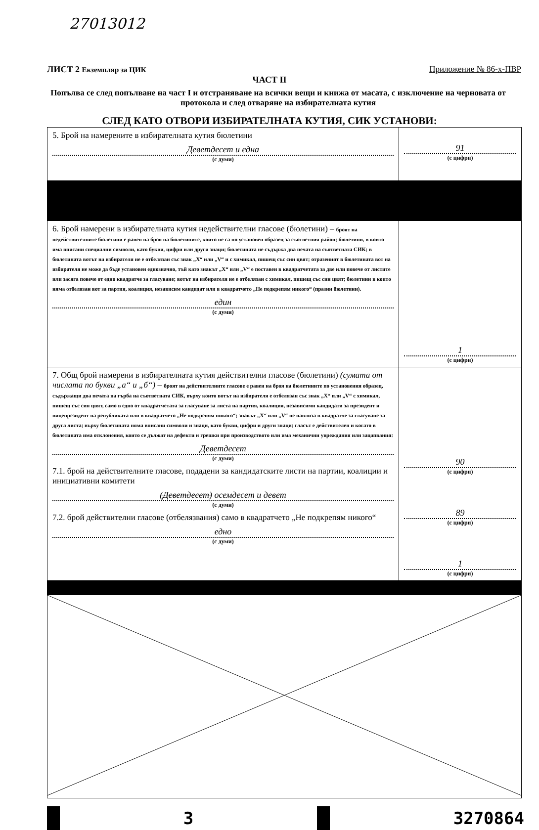27013012
ЛИСТ 2 Екземпляр за ЦИК Приложение № 86-х-ПВР
ЧАСТ II
Попълва се след попълване на част I и отстраняване на всички вещи и книжа от масата, с изключение на черновата от протокола и след отваряне на избирателната кутия
СЛЕД КАТО ОТВОРИ ИЗБИРАТЕЛНАТА КУТИЯ, СИК УСТАНОВИ:
| 5. Брой на намерените в избирателната кутия бюлетини Деветдесет и една (с думи) | 91 (с цифри) |
| 6. Брой намерени в избирателната кутия недействителни гласове (бюлетини) – броят на недействителните бюлетини е равен на броя на бюлетините, които не са по установен образец за съответния район; бюлетини, в които има вписани специални символи, като букви, цифри или други знаци; бюлетината не съдържа два печата на съответната СИК; в бюлетината вотът на избирателя не е отбелязан със знак „X“ или „V“ и с химикал, пишещ със син цвят; отразеният в бюлетината вот на избирателя не може да бъде установен еднозначно, тъй като знакът „X“ или „V“ е поставен в квадратчетата за две или повече от листите или засяга повече от едно квадратче за гласуване; вотът на избирателя не е отбелязан с химикал, пишещ със син цвят; бюлетини в които няма отбелязан вот за партия, коалиция, независим кандидат или в квадратчето „Не подкрепям никого“ (празни бюлетини). един (с думи) | 1 (с цифри) |
| 7. Общ брой намерени в избирателната кутия действителни гласове (бюлетини) (сумата от числата по букви „а“ и „б“) – броят на действителните гласове е равен на броя на бюлетините по установения образец, съдържащи два печата на гърба на съответната СИК, върху които вотът на избирателя е отбелязан със знак „X“ или „V“ с химикал, пишещ със син цвят, само в едно от квадратчетата за гласуване за листа на партия, коалиция, независими кандидати за президент и вицепрезидент на републиката или в квадратчето „Не подкрепям никого“; знакът „X“ или „V“ не навлиза в квадратче за гласуване за друга листа; върху бюлетината няма вписани символи и знаци, като букви, цифри и други знаци; гласът е действителен и когато в бюлетината има отклонения, които се дължат на дефекти и грешки при производството или има механични увреждания или зацапвания: Деветдесет (с думи) 7.1. брой на действителните гласове, подадени за кандидатските листи на партии, коалиции и инициативни комитети (Деветдесет) осемдесет и девет (с думи) 7.2. брой действителни гласове (отбелязвания) само в квадратчето „Не подкрепям никого“ едно (с думи) | 90 (с цифри) 89 (с цифри) 1 (с цифри) |
3 3270864